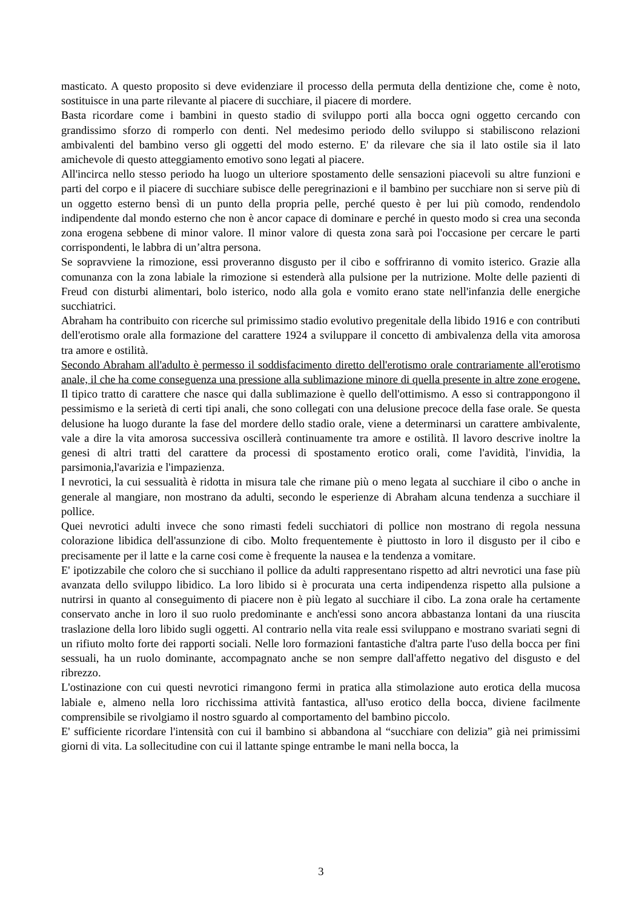masticato. A questo proposito si deve evidenziare il processo della permuta della dentizione che, come è noto, sostituisce in una parte rilevante al piacere di succhiare, il piacere di mordere.
Basta ricordare come i bambini in questo stadio di sviluppo porti alla bocca ogni oggetto cercando con grandissimo sforzo di romperlo con denti. Nel medesimo periodo dello sviluppo si stabiliscono relazioni ambivalenti del bambino verso gli oggetti del modo esterno. E' da rilevare che sia il lato ostile sia il lato amichevole di questo atteggiamento emotivo sono legati al piacere.
All'incirca nello stesso periodo ha luogo un ulteriore spostamento delle sensazioni piacevoli su altre funzioni e parti del corpo e il piacere di succhiare subisce delle peregrinazioni e il bambino per succhiare non si serve più di un oggetto esterno bensì di un punto della propria pelle, perché questo è per lui più comodo, rendendolo indipendente dal mondo esterno che non è ancor capace di dominare e perché in questo modo si crea una seconda zona erogena sebbene di minor valore. Il minor valore di questa zona sarà poi l'occasione per cercare le parti corrispondenti, le labbra di un’altra persona.
Se sopravviene la rimozione, essi proveranno disgusto per il cibo e soffriranno di vomito isterico. Grazie alla comunanza con la zona labiale la rimozione si estenderà alla pulsione per la nutrizione. Molte delle pazienti di Freud con disturbi alimentari, bolo isterico, nodo alla gola e vomito erano state nell'infanzia delle energiche succhiatrici.
Abraham ha contribuito con ricerche sul primissimo stadio evolutivo pregenitale della libido 1916 e con contributi dell'erotismo orale alla formazione del carattere 1924 a sviluppare il concetto di ambivalenza della vita amorosa tra amore e ostilità.
Secondo Abraham all'adulto è permesso il soddisfacimento diretto dell'erotismo orale contrariamente all'erotismo anale, il che ha come conseguenza una pressione alla sublimazione minore di quella presente in altre zone erogene. Il tipico tratto di carattere che nasce qui dalla sublimazione è quello dell'ottimismo. A esso si contrappongono il pessimismo e la serietà di certi tipi anali, che sono collegati con una delusione precoce della fase orale. Se questa delusione ha luogo durante la fase del mordere dello stadio orale, viene a determinarsi un carattere ambivalente, vale a dire la vita amorosa successiva oscillerà continuamente tra amore e ostilità. Il lavoro descrive inoltre la genesi di altri tratti del carattere da processi di spostamento erotico orali, come l'avidità, l'invidia, la parsimonia,l'avarizia e l'impazienza.
I nevrotici, la cui sessualità è ridotta in misura tale che rimane più o meno legata al succhiare il cibo o anche in generale al mangiare, non mostrano da adulti, secondo le esperienze di Abraham alcuna tendenza a succhiare il pollice.
Quei nevrotici adulti invece che sono rimasti fedeli succhiatori di pollice non mostrano di regola nessuna colorazione libidica dell'assunzione di cibo. Molto frequentemente è piuttosto in loro il disgusto per il cibo e precisamente per il latte e la carne cosi come è frequente la nausea e la tendenza a vomitare.
E' ipotizzabile che coloro che si succhiano il pollice da adulti rappresentano rispetto ad altri nevrotici una fase più avanzata dello sviluppo libidico. La loro libido si è procurata una certa indipendenza rispetto alla pulsione a nutrirsi in quanto al conseguimento di piacere non è più legato al succhiare il cibo. La zona orale ha certamente conservato anche in loro il suo ruolo predominante e anch'essi sono ancora abbastanza lontani da una riuscita traslazione della loro libido sugli oggetti. Al contrario nella vita reale essi sviluppano e mostrano svariati segni di un rifiuto molto forte dei rapporti sociali. Nelle loro formazioni fantastiche d'altra parte l'uso della bocca per fini sessuali, ha un ruolo dominante, accompagnato anche se non sempre dall'affetto negativo del disgusto e del ribrezzo.
L'ostinazione con cui questi nevrotici rimangono fermi in pratica alla stimolazione auto erotica della mucosa labiale e, almeno nella loro ricchissima attività fantastica, all'uso erotico della bocca, diviene facilmente comprensibile se rivolgiamo il nostro sguardo al comportamento del bambino piccolo.
E' sufficiente ricordare l'intensità con cui il bambino si abbandona al “succhiare con delizia” già nei primissimi giorni di vita. La sollecitudine con cui il lattante spinge entrambe le mani nella bocca, la
3